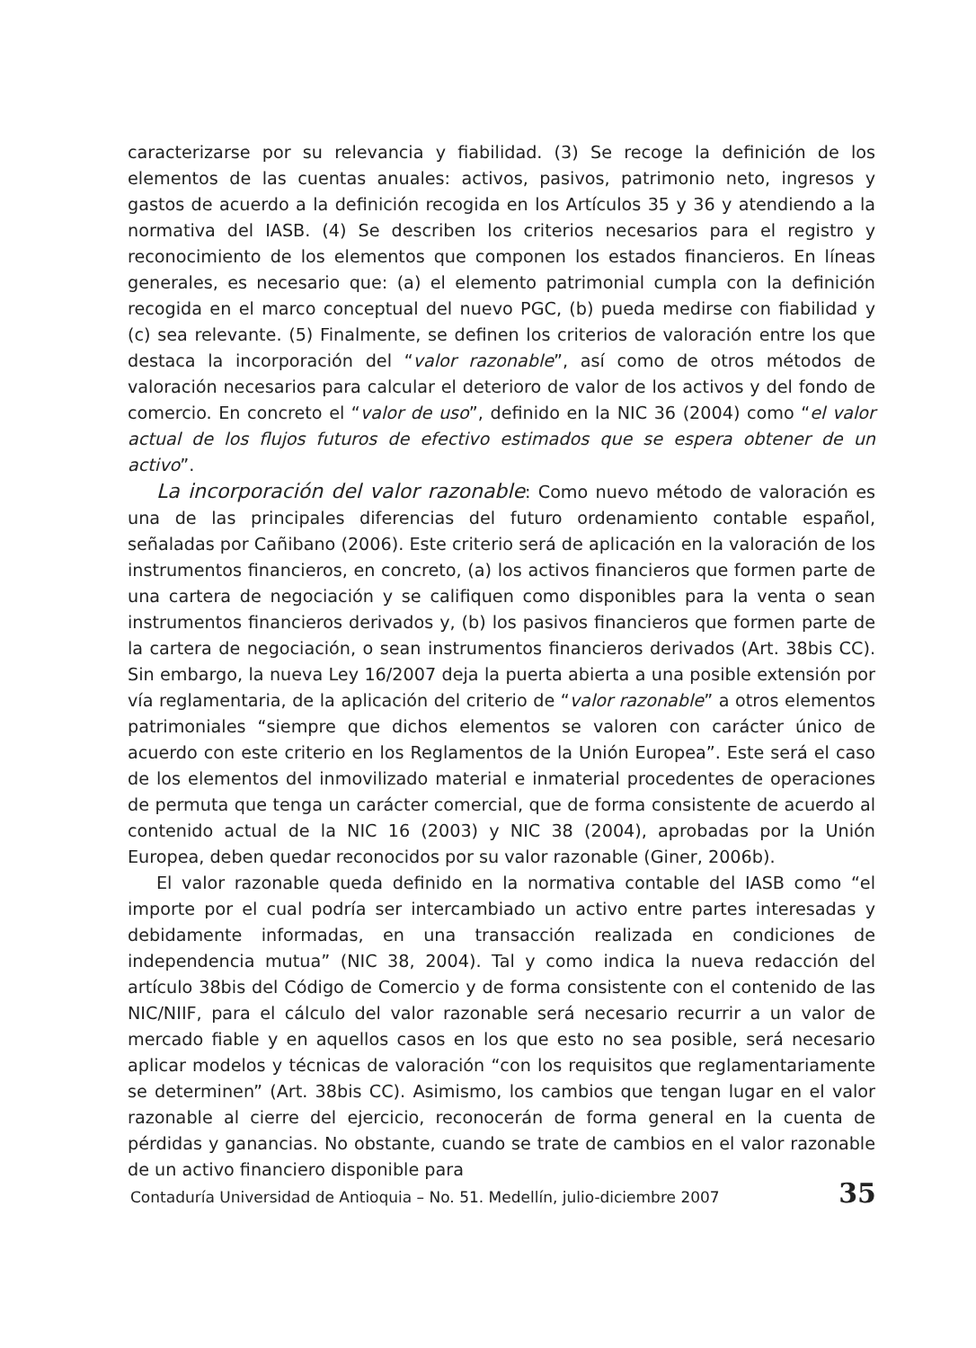caracterizarse por su relevancia y fiabilidad. (3) Se recoge la definición de los elementos de las cuentas anuales: activos, pasivos, patrimonio neto, ingresos y gastos de acuerdo a la definición recogida en los Artículos 35 y 36 y atendiendo a la normativa del IASB. (4) Se describen los criterios necesarios para el registro y reconocimiento de los elementos que componen los estados financieros. En líneas generales, es necesario que: (a) el elemento patrimonial cumpla con la definición recogida en el marco conceptual del nuevo PGC, (b) pueda medirse con fiabilidad y (c) sea relevante. (5) Finalmente, se definen los criterios de valoración entre los que destaca la incorporación del “valor razonable”, así como de otros métodos de valoración necesarios para calcular el deterioro de valor de los activos y del fondo de comercio. En concreto el “valor de uso”, definido en la NIC 36 (2004) como “el valor actual de los flujos futuros de efectivo estimados que se espera obtener de un activo”.
La incorporación del valor razonable: Como nuevo método de valoración es una de las principales diferencias del futuro ordenamiento contable español, señaladas por Cañibano (2006). Este criterio será de aplicación en la valoración de los instrumentos financieros, en concreto, (a) los activos financieros que formen parte de una cartera de negociación y se califiquen como disponibles para la venta o sean instrumentos financieros derivados y, (b) los pasivos financieros que formen parte de la cartera de negociación, o sean instrumentos financieros derivados (Art. 38bis CC). Sin embargo, la nueva Ley 16/2007 deja la puerta abierta a una posible extensión por vía reglamentaria, de la aplicación del criterio de “valor razonable” a otros elementos patrimoniales “siempre que dichos elementos se valoren con carácter único de acuerdo con este criterio en los Reglamentos de la Unión Europea”. Este será el caso de los elementos del inmovilizado material e inmaterial procedentes de operaciones de permuta que tenga un carácter comercial, que de forma consistente de acuerdo al contenido actual de la NIC 16 (2003) y NIC 38 (2004), aprobadas por la Unión Europea, deben quedar reconocidos por su valor razonable (Giner, 2006b).
El valor razonable queda definido en la normativa contable del IASB como “el importe por el cual podría ser intercambiado un activo entre partes interesadas y debidamente informadas, en una transacción realizada en condiciones de independencia mutua” (NIC 38, 2004). Tal y como indica la nueva redacción del artículo 38bis del Código de Comercio y de forma consistente con el contenido de las NIC/NIIF, para el cálculo del valor razonable será necesario recurrir a un valor de mercado fiable y en aquellos casos en los que esto no sea posible, será necesario aplicar modelos y técnicas de valoración “con los requisitos que reglamentariamente se determinen” (Art. 38bis CC). Asimismo, los cambios que tengan lugar en el valor razonable al cierre del ejercicio, reconocerán de forma general en la cuenta de pérdidas y ganancias. No obstante, cuando se trate de cambios en el valor razonable de un activo financiero disponible para
Contaduría Universidad de Antioquia – No. 51. Medellín, julio-diciembre 2007 35